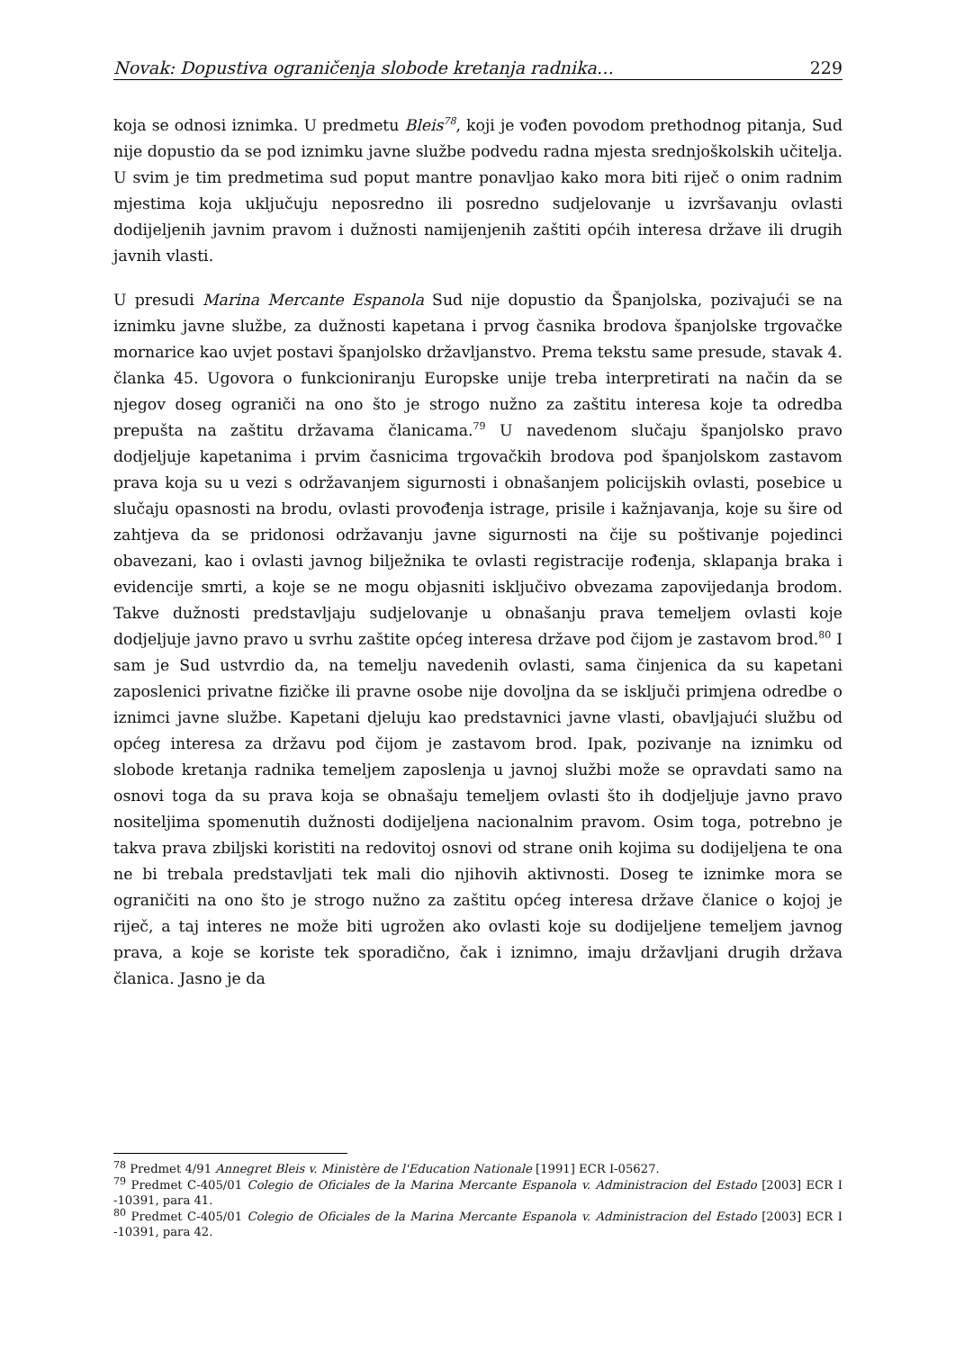Novak: Dopustiva ograničenja slobode kretanja radnika… 229
koja se odnosi iznimka. U predmetu Bleis<sup>78</sup>, koji je vođen povodom prethodnog pitanja, Sud nije dopustio da se pod iznimku javne službe podvedu radna mjesta srednjoškolskih učitelja. U svim je tim predmetima sud poput mantre ponavljao kako mora biti riječ o onim radnim mjestima koja uključuju neposredno ili posredno sudjelovanje u izvršavanju ovlasti dodijeljenih javnim pravom i dužnosti namijenjenih zaštiti općih interesa države ili drugih javnih vlasti.
U presudi Marina Mercante Espanola Sud nije dopustio da Španjolska, pozivajući se na iznimku javne službe, za dužnosti kapetana i prvog časnika brodova španjolske trgovačke mornarice kao uvjet postavi španjolsko državljanstvo. Prema tekstu same presude, stavak 4. članka 45. Ugovora o funkcioniranju Europske unije treba interpretirati na način da se njegov doseg ograniči na ono što je strogo nužno za zaštitu interesa koje ta odredba prepušta na zaštitu državama članicama.<sup>79</sup> U navedenom slučaju španjolsko pravo dodjeljuje kapetanima i prvim časnicima trgovačkih brodova pod španjolskom zastavom prava koja su u vezi s održavanjem sigurnosti i obnašanjem policijskih ovlasti, posebice u slučaju opasnosti na brodu, ovlasti provođenja istrage, prisile i kažnjavanja, koje su šire od zahtjeva da se pridonosi održavanju javne sigurnosti na čije su poštivanje pojedinci obavezani, kao i ovlasti javnog bilježnika te ovlasti registracije rođenja, sklapanja braka i evidencije smrti, a koje se ne mogu objasniti isključivo obvezama zapovijedanja brodom. Takve dužnosti predstavljaju sudjelovanje u obnašanju prava temeljem ovlasti koje dodjeljuje javno pravo u svrhu zaštite općeg interesa države pod čijom je zastavom brod.<sup>80</sup> I sam je Sud ustvrdio da, na temelju navedenih ovlasti, sama činjenica da su kapetani zaposlenici privatne fizičke ili pravne osobe nije dovoljna da se isključi primjena odredbe o iznimci javne službe. Kapetani djeluju kao predstavnici javne vlasti, obavljajući službu od općeg interesa za državu pod čijom je zastavom brod. Ipak, pozivanje na iznimku od slobode kretanja radnika temeljem zaposlenja u javnoj službi može se opravdati samo na osnovi toga da su prava koja se obnašaju temeljem ovlasti što ih dodjeljuje javno pravo nositeljima spomenutih dužnosti dodijeljena nacionalnim pravom. Osim toga, potrebno je takva prava zbiljski koristiti na redovitoj osnovi od strane onih kojima su dodijeljena te ona ne bi trebala predstavljati tek mali dio njihovih aktivnosti. Doseg te iznimke mora se ograničiti na ono što je strogo nužno za zaštitu općeg interesa države članice o kojoj je riječ, a taj interes ne može biti ugrožen ako ovlasti koje su dodijeljene temeljem javnog prava, a koje se koriste tek sporadično, čak i iznimno, imaju državljani drugih država članica. Jasno je da
<sup>78</sup> Predmet 4/91 Annegret Bleis v. Ministère de l'Education Nationale [1991] ECR I-05627.
<sup>79</sup> Predmet C-405/01 Colegio de Oficiales de la Marina Mercante Espanola v. Administracion del Estado [2003] ECR I -10391, para 41.
<sup>80</sup> Predmet C-405/01 Colegio de Oficiales de la Marina Mercante Espanola v. Administracion del Estado [2003] ECR I -10391, para 42.